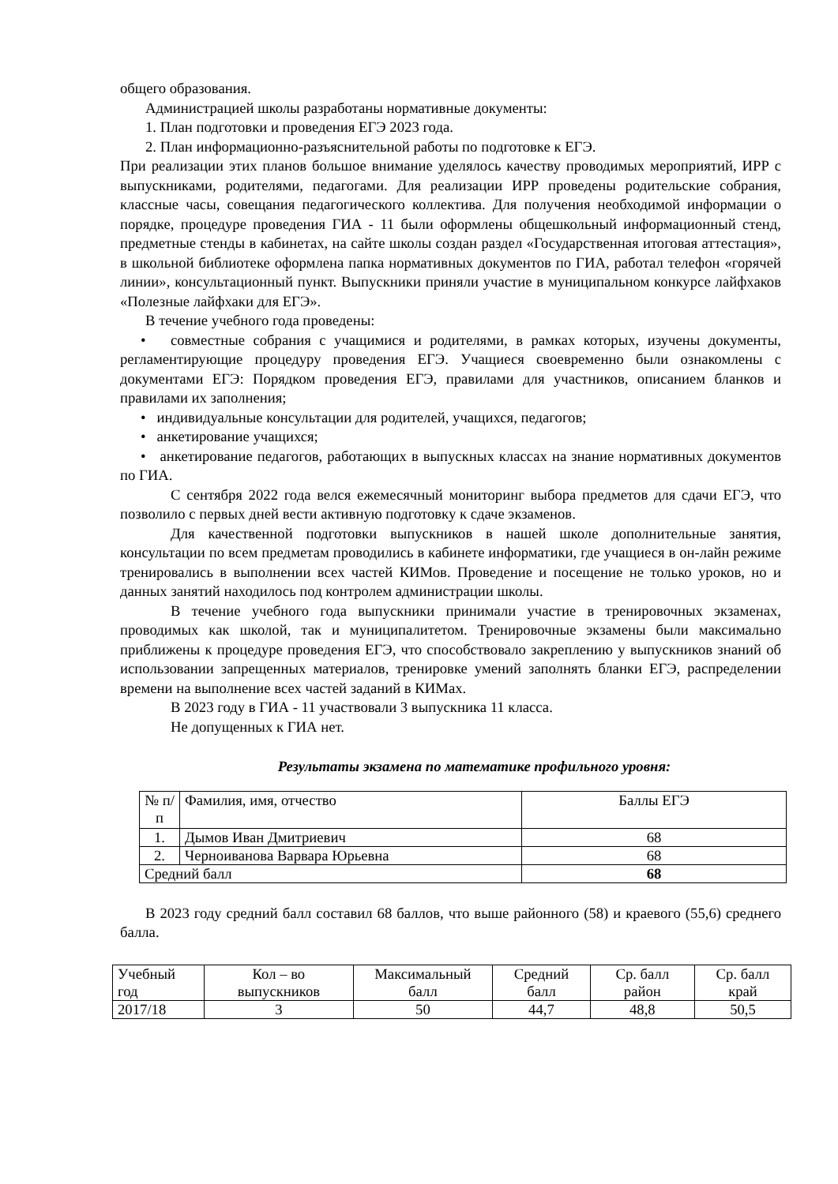общего образования.
Администрацией школы разработаны нормативные документы:
1. План подготовки и проведения ЕГЭ 2023 года.
2. План информационно-разъяснительной работы по подготовке к ЕГЭ.
При реализации этих планов большое внимание уделялось качеству проводимых мероприятий, ИРР с выпускниками, родителями, педагогами. Для реализации ИРР проведены родительские собрания, классные часы, совещания педагогического коллектива. Для получения необходимой информации о порядке, процедуре проведения ГИА - 11 были оформлены общешкольный информационный стенд, предметные стенды в кабинетах, на сайте школы создан раздел «Государственная итоговая аттестация», в школьной библиотеке оформлена папка нормативных документов по ГИА, работал телефон «горячей линии», консультационный пункт. Выпускники приняли участие в муниципальном конкурсе лайфхаков «Полезные лайфхаки для ЕГЭ».
В течение учебного года проведены:
• совместные собрания с учащимися и родителями, в рамках которых, изучены документы, регламентирующие процедуру проведения ЕГЭ. Учащиеся своевременно были ознакомлены с документами ЕГЭ: Порядком проведения ЕГЭ, правилами для участников, описанием бланков и правилами их заполнения;
• индивидуальные консультации для родителей, учащихся, педагогов;
• анкетирование учащихся;
• анкетирование педагогов, работающих в выпускных классах на знание нормативных документов по ГИА.
С сентября 2022 года велся ежемесячный мониторинг выбора предметов для сдачи ЕГЭ, что позволило с первых дней вести активную подготовку к сдаче экзаменов.
Для качественной подготовки выпускников в нашей школе дополнительные занятия, консультации по всем предметам проводились в кабинете информатики, где учащиеся в он-лайн режиме тренировались в выполнении всех частей КИМов. Проведение и посещение не только уроков, но и данных занятий находилось под контролем администрации школы.
В течение учебного года выпускники принимали участие в тренировочных экзаменах, проводимых как школой, так и муниципалитетом. Тренировочные экзамены были максимально приближены к процедуре проведения ЕГЭ, что способствовало закреплению у выпускников знаний об использовании запрещенных материалов, тренировке умений заполнять бланки ЕГЭ, распределении времени на выполнение всех частей заданий в КИМах.
В 2023 году в ГИА - 11 участвовали 3 выпускника 11 класса.
Не допущенных к ГИА нет.
Результаты экзамена по математике профильного уровня:
| № п/п | Фамилия, имя, отчество | Баллы ЕГЭ |
| 1. | Дымов Иван Дмитриевич | 68 |
| 2. | Черноиванова Варвара Юрьевна | 68 |
| Средний балл | | 68 |
В 2023 году средний балл составил 68 баллов, что выше районного (58) и краевого (55,6) среднего балла.
| Учебный год | Кол – во выпускников | Максимальный балл | Средний балл | Ср. балл район | Ср. балл край |
| 2017/18 | 3 | 50 | 44,7 | 48,8 | 50,5 |